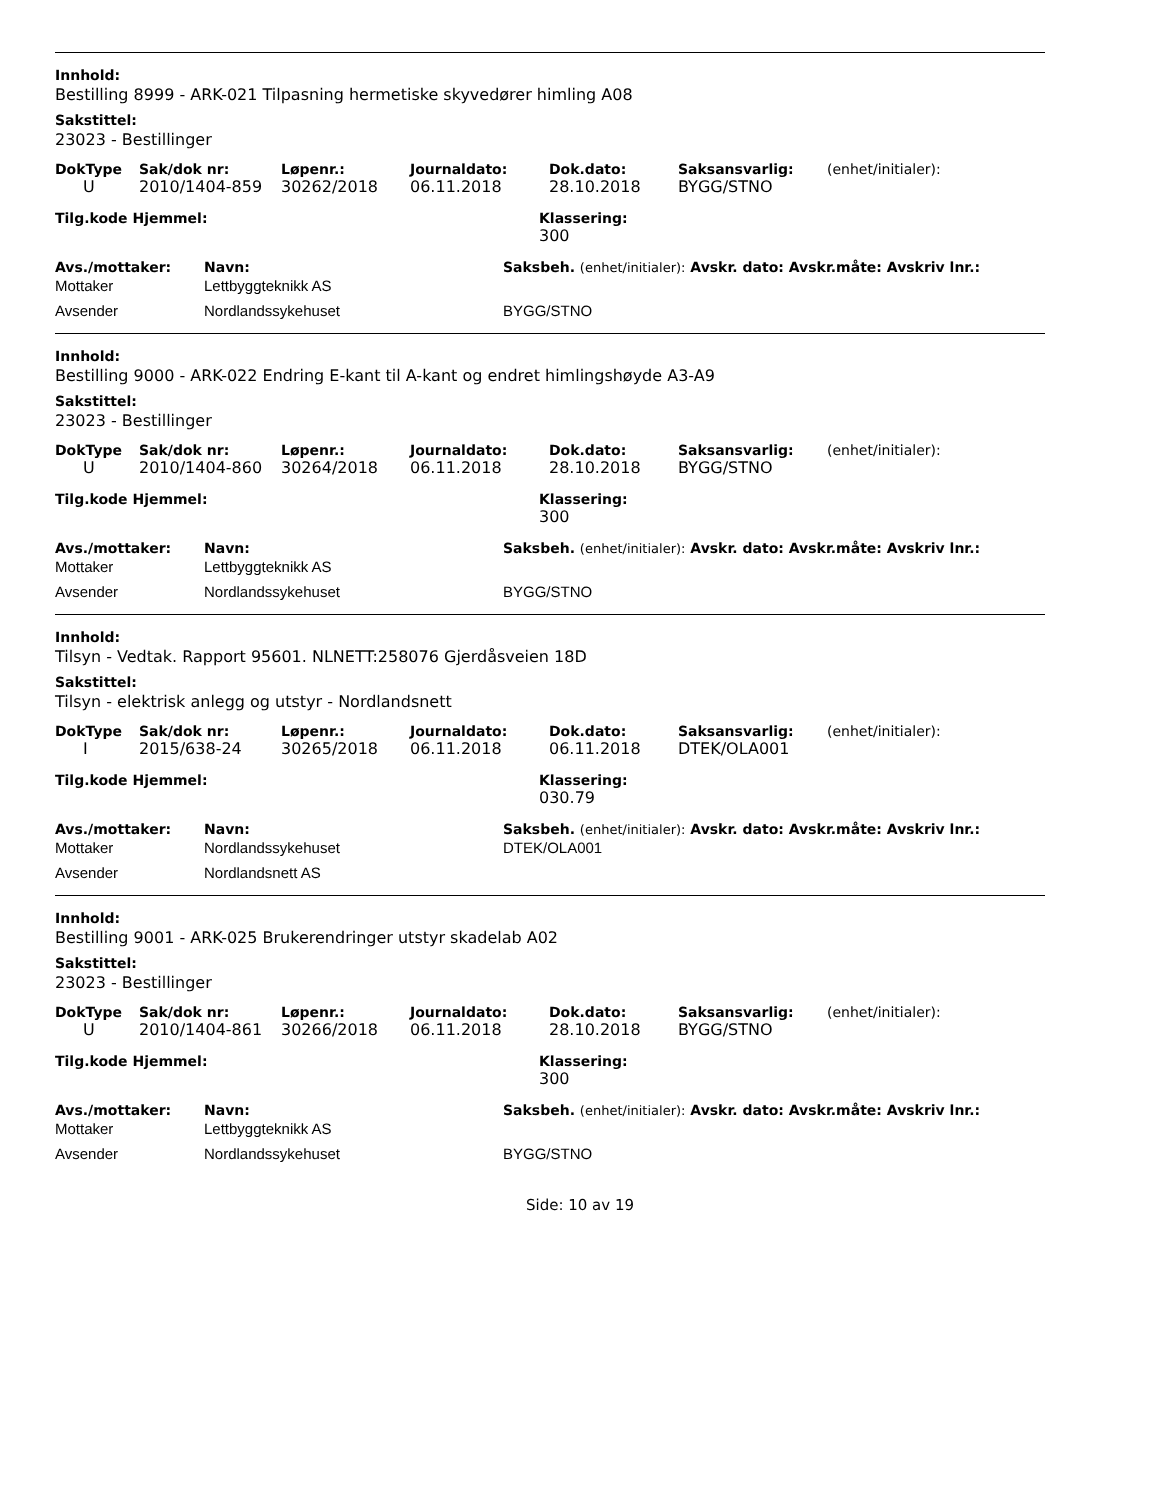Innhold:
Bestilling 8999 - ARK-021 Tilpasning hermetiske skyvedører himling A08
Sakstittel:
23023 - Bestillinger
| DokType | Sak/dok nr: | Løpenr.: | Journaldato: | Dok.dato: | Saksansvarlig: | (enhet/initialer): |
| --- | --- | --- | --- | --- | --- | --- |
| U | 2010/1404-859 | 30262/2018 | 06.11.2018 | 28.10.2018 | BYGG/STNO | |
| Tilg.kode Hjemmel: | Klassering: |
| --- | --- |
| | 300 |
| Avs./mottaker: | Navn: | Saksbeh. (enhet/initialer): Avskr. dato: Avskr.måte: Avskriv lnr.: |
| --- | --- | --- |
| Mottaker | Lettbyggteknikk AS | |
| Avsender | Nordlandssykehuset | BYGG/STNO |
Innhold:
Bestilling 9000 - ARK-022 Endring E-kant til A-kant og endret himlingshøyde A3-A9
Sakstittel:
23023 - Bestillinger
| DokType | Sak/dok nr: | Løpenr.: | Journaldato: | Dok.dato: | Saksansvarlig: | (enhet/initialer): |
| --- | --- | --- | --- | --- | --- | --- |
| U | 2010/1404-860 | 30264/2018 | 06.11.2018 | 28.10.2018 | BYGG/STNO | |
| Tilg.kode Hjemmel: | Klassering: |
| --- | --- |
| | 300 |
| Avs./mottaker: | Navn: | Saksbeh. (enhet/initialer): Avskr. dato: Avskr.måte: Avskriv lnr.: |
| --- | --- | --- |
| Mottaker | Lettbyggteknikk AS | |
| Avsender | Nordlandssykehuset | BYGG/STNO |
Innhold:
Tilsyn - Vedtak. Rapport 95601. NLNETT:258076 Gjerdåsveien 18D
Sakstittel:
Tilsyn - elektrisk anlegg og utstyr - Nordlandsnett
| DokType | Sak/dok nr: | Løpenr.: | Journaldato: | Dok.dato: | Saksansvarlig: | (enhet/initialer): |
| --- | --- | --- | --- | --- | --- | --- |
| I | 2015/638-24 | 30265/2018 | 06.11.2018 | 06.11.2018 | DTEK/OLA001 | |
| Tilg.kode Hjemmel: | Klassering: |
| --- | --- |
| | 030.79 |
| Avs./mottaker: | Navn: | Saksbeh. (enhet/initialer): Avskr. dato: Avskr.måte: Avskriv lnr.: |
| --- | --- | --- |
| Mottaker | Nordlandssykehuset | DTEK/OLA001 |
| Avsender | Nordlandsnett AS | |
Innhold:
Bestilling 9001 - ARK-025 Brukerendringer utstyr skadelab A02
Sakstittel:
23023 - Bestillinger
| DokType | Sak/dok nr: | Løpenr.: | Journaldato: | Dok.dato: | Saksansvarlig: | (enhet/initialer): |
| --- | --- | --- | --- | --- | --- | --- |
| U | 2010/1404-861 | 30266/2018 | 06.11.2018 | 28.10.2018 | BYGG/STNO | |
| Tilg.kode Hjemmel: | Klassering: |
| --- | --- |
| | 300 |
| Avs./mottaker: | Navn: | Saksbeh. (enhet/initialer): Avskr. dato: Avskr.måte: Avskriv lnr.: |
| --- | --- | --- |
| Mottaker | Lettbyggteknikk AS | |
| Avsender | Nordlandssykehuset | BYGG/STNO |
Side: 10 av 19